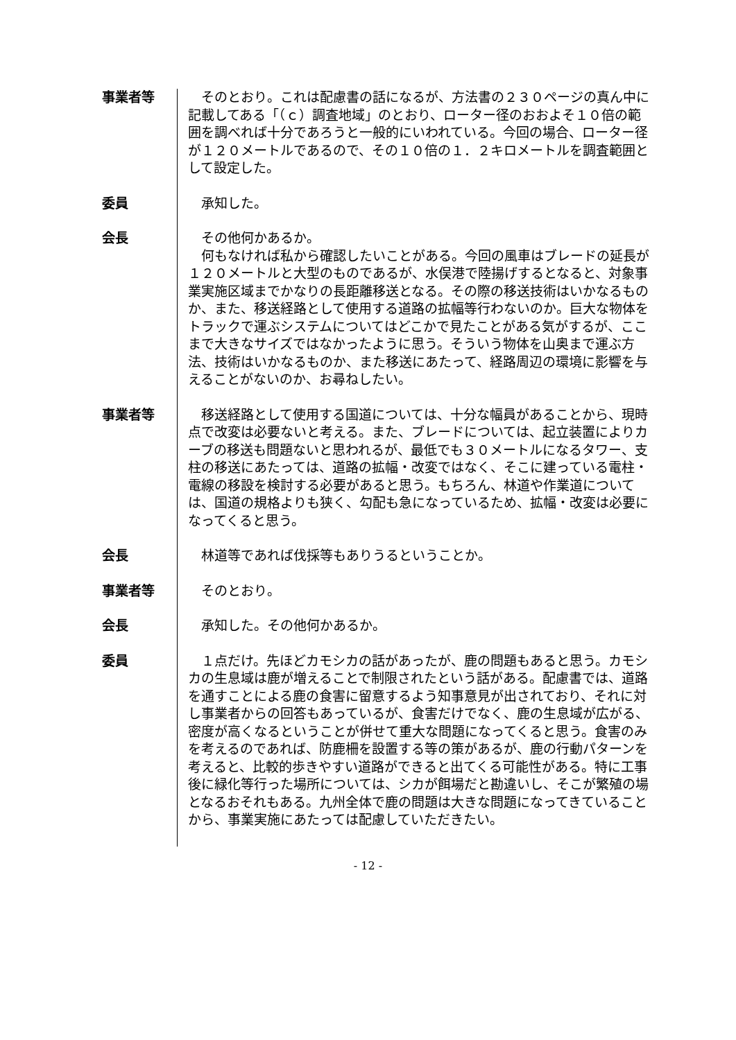事業者等 　そのとおり。これは配慮書の話になるが、方法書の２３０ページの真ん中に記載してある「（ｃ）調査地域」のとおり、ローター径のおおよそ１０倍の範囲を調べれば十分であろうと一般的にいわれている。今回の場合、ローター径が１２０メートルであるので、その１０倍の１．２キロメートルを調査範囲として設定した。
委員 　承知した。
会長 　その他何かあるか。
　何もなければ私から確認したいことがある。今回の風車はブレードの延長が１２０メートルと大型のものであるが、水俣港で陸揚げするとなると、対象事業実施区域までかなりの長距離移送となる。その際の移送技術はいかなるものか、また、移送経路として使用する道路の拡幅等行わないのか。巨大な物体をトラックで運ぶシステムについてはどこかで見たことがある気がするが、ここまで大きなサイズではなかったように思う。そういう物体を山奥まで運ぶ方法、技術はいかなるものか、また移送にあたって、経路周辺の環境に影響を与えることがないのか、お尋ねしたい。
事業者等 　移送経路として使用する国道については、十分な幅員があることから、現時点で改変は必要ないと考える。また、ブレードについては、起立装置によりカーブの移送も問題ないと思われるが、最低でも３０メートルになるタワー、支柱の移送にあたっては、道路の拡幅・改変ではなく、そこに建っている電柱・電線の移設を検討する必要があると思う。もちろん、林道や作業道については、国道の規格よりも狭く、勾配も急になっているため、拡幅・改変は必要になってくると思う。
会長 　林道等であれば伐採等もありうるということか。
事業者等 　そのとおり。
会長 　承知した。その他何かあるか。
委員 　１点だけ。先ほどカモシカの話があったが、鹿の問題もあると思う。カモシカの生息域は鹿が増えることで制限されたという話がある。配慮書では、道路を通すことによる鹿の食害に留意するよう知事意見が出されており、それに対し事業者からの回答もあっているが、食害だけでなく、鹿の生息域が広がる、密度が高くなるということが併せて重大な問題になってくると思う。食害のみを考えるのであれば、防鹿柵を設置する等の策があるが、鹿の行動パターンを考えると、比較的歩きやすい道路ができると出てくる可能性がある。特に工事後に緑化等行った場所については、シカが餌場だと勘違いし、そこが繁殖の場となるおそれもある。九州全体で鹿の問題は大きな問題になってきていることから、事業実施にあたっては配慮していただきたい。
- 12 -